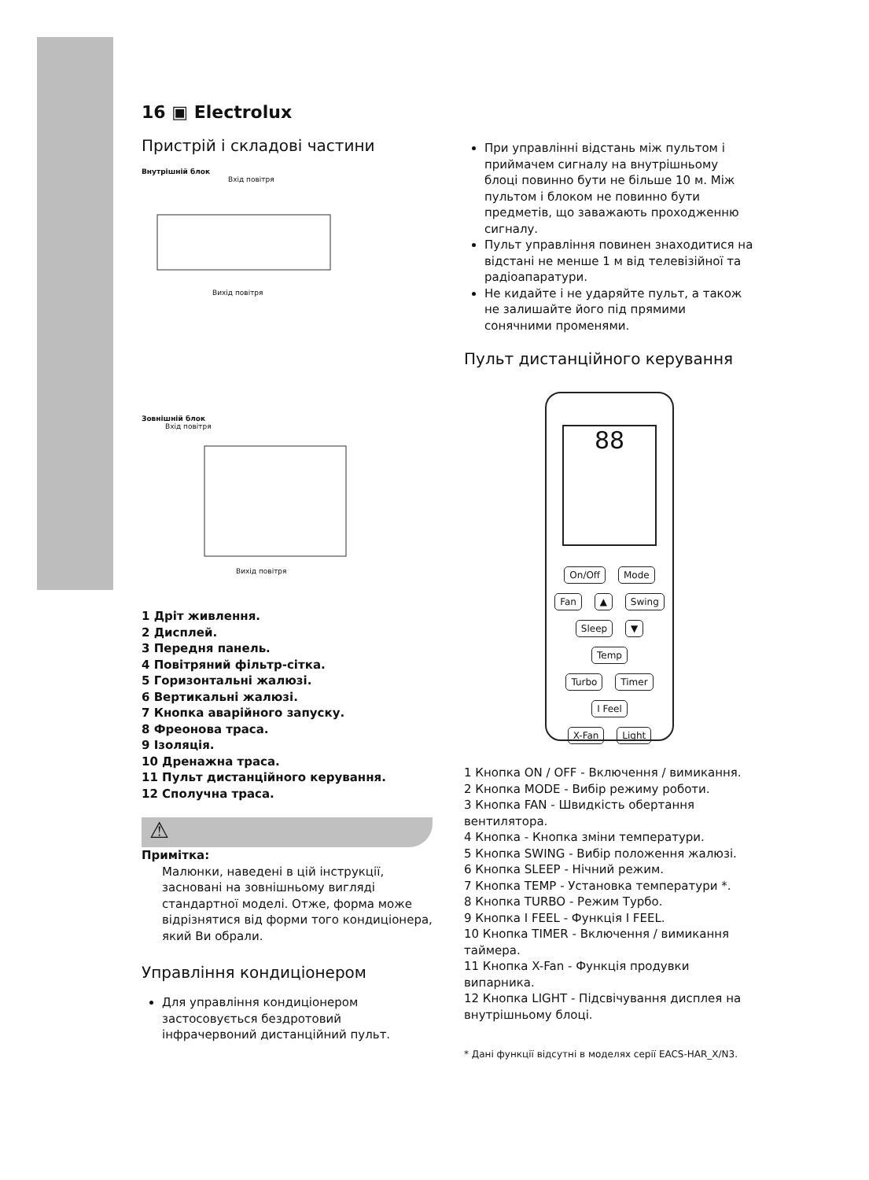16 ▣ Electrolux
Пристрій і складові частини
Внутрішній блок
Вхід повітря
Вихід повітря
Зовнішній блок
Вхід повітря
Вихід повітря
1 Дріт живлення.
2 Дисплей.
3 Передня панель.
4 Повітряний фільтр-сітка.
5 Горизонтальні жалюзі.
6 Вертикальні жалюзі.
7 Кнопка аварійного запуску.
8 Фреонова траса.
9 Ізоляція.
10 Дренажна траса.
11 Пульт дистанційного керування.
12 Сполучна траса.
⚠
Примітка:
Малюнки, наведені в цій інструкції, засновані на зовнішньому вигляді стандартної моделі. Отже, форма може відрізнятися від форми того кондиціонера, який Ви обрали.
Управління кондиціонером
Для управління кондиціонером застосовується бездротовий інфрачервоний дистанційний пульт.
При управлінні відстань між пультом і приймачем сигналу на внутрішньому блоці повинно бути не більше 10 м. Між пультом і блоком не повинно бути предметів, що заважають проходженню сигналу.
Пульт управління повинен знаходитися на відстані не менше 1 м від телевізійної та радіоапаратури.
Не кидайте і не ударяйте пульт, а також не залишайте його під прямими сонячними променями.
Пульт дистанційного керування
88
On/Off Mode
Fan ▲ Swing
Sleep ▼ Temp
Turbo Timer I Feel
X-Fan Light
1 Кнопка ON / OFF - Включення / вимикання.
2 Кнопка MODE - Вибір режиму роботи.
3 Кнопка FAN - Швидкість обертання вентилятора.
4 Кнопка - Кнопка зміни температури.
5 Кнопка SWING - Вибір положення жалюзі.
6 Кнопка SLEEP - Нічний режим.
7 Кнопка TEMP - Установка температури *.
8 Кнопка TURBO - Режим Турбо.
9 Кнопка I FEEL - Функція I FEEL.
10 Кнопка TIMER - Включення / вимикання таймера.
11 Кнопка X-Fan - Функція продувки випарника.
12 Кнопка LIGHT - Підсвічування дисплея на внутрішньому блоці.
* Дані функції відсутні в моделях серії EACS-HAR_X/N3.